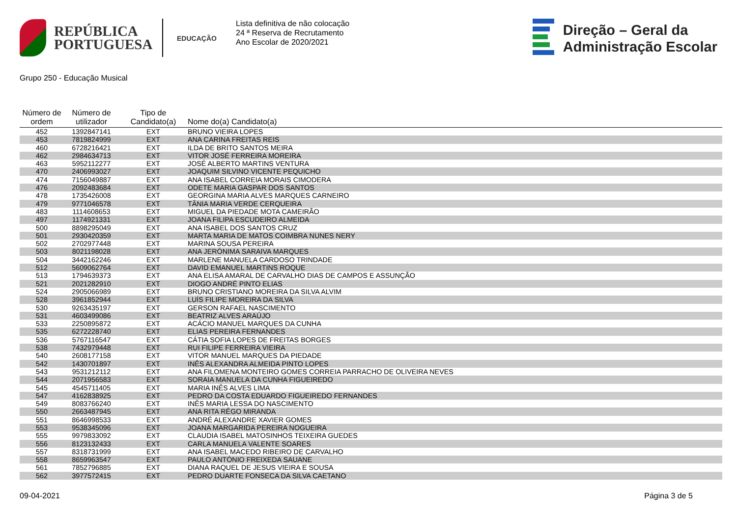REPÚBLICA
PORTUGUESA
EDUCAÇÃO
Lista definitiva de não colocação
24 ª Reserva de Recrutamento
Ano Escolar de 2020/2021
Direção – Geral da
Administração Escolar
Grupo 250 - Educação Musical
| Número de ordem | Número de utilizador | Tipo de Candidato(a) | Nome do(a) Candidato(a) |
| --- | --- | --- | --- |
| 452 | 1392847141 | EXT | BRUNO VIEIRA LOPES |
| 453 | 7819824999 | EXT | ANA CARINA FREITAS REIS |
| 460 | 6728216421 | EXT | ILDA DE BRITO SANTOS MEIRA |
| 462 | 2984634713 | EXT | VITOR JOSÉ FERREIRA MOREIRA |
| 463 | 5952112277 | EXT | JOSÉ ALBERTO MARTINS VENTURA |
| 470 | 2406993027 | EXT | JOAQUIM SILVINO VICENTE PEQUICHO |
| 474 | 7156049887 | EXT | ANA ISABEL CORREIA MORAIS CIMODERA |
| 476 | 2092483684 | EXT | ODETE MARIA GASPAR DOS SANTOS |
| 478 | 1735426008 | EXT | GEORGINA MARIA ALVES MARQUES CARNEIRO |
| 479 | 9771046578 | EXT | TÂNIA MARIA VERDE CERQUEIRA |
| 483 | 1114608653 | EXT | MIGUEL DA PIEDADE MOTA CAMEIRÃO |
| 497 | 1174921331 | EXT | JOANA FILIPA ESCUDEIRO ALMEIDA |
| 500 | 8898295049 | EXT | ANA ISABEL DOS SANTOS CRUZ |
| 501 | 2930420359 | EXT | MARTA MARIA DE MATOS COIMBRA NUNES NERY |
| 502 | 2702977448 | EXT | MARINA SOUSA PEREIRA |
| 503 | 8021198028 | EXT | ANA JERÓNIMA SARAIVA MARQUES |
| 504 | 3442162246 | EXT | MARLENE MANUELA CARDOSO TRINDADE |
| 512 | 5609062764 | EXT | DAVID EMANUEL MARTINS ROQUE |
| 513 | 1794639373 | EXT | ANA ELISA AMARAL DE CARVALHO DIAS DE CAMPOS E ASSUNÇÃO |
| 521 | 2021282910 | EXT | DIOGO ANDRÉ PINTO ELIAS |
| 524 | 2905066989 | EXT | BRUNO CRISTIANO MOREIRA DA SILVA ALVIM |
| 528 | 3961852944 | EXT | LUÍS FILIPE MOREIRA DA SILVA |
| 530 | 9263435197 | EXT | GERSON RAFAEL NASCIMENTO |
| 531 | 4603499086 | EXT | BEATRIZ ALVES ARAÚJO |
| 533 | 2250895872 | EXT | ACÁCIO MANUEL MARQUES DA CUNHA |
| 535 | 6272228740 | EXT | ELIAS PEREIRA FERNANDES |
| 536 | 5767116547 | EXT | CÁTIA SOFIA LOPES DE FREITAS BORGES |
| 538 | 7432979448 | EXT | RUI FILIPE FERREIRA VIEIRA |
| 540 | 2608177158 | EXT | VITOR MANUEL MARQUES DA PIEDADE |
| 542 | 1430701897 | EXT | INÊS ALEXANDRA ALMEIDA PINTO LOPES |
| 543 | 9531212112 | EXT | ANA FILOMENA MONTEIRO GOMES CORREIA PARRACHO DE OLIVEIRA NEVES |
| 544 | 2071956583 | EXT | SORAIA MANUELA DA CUNHA FIGUEIREDO |
| 545 | 4545711405 | EXT | MARIA INÊS ALVES LIMA |
| 547 | 4162838925 | EXT | PEDRO DA COSTA EDUARDO FIGUEIREDO FERNANDES |
| 549 | 8083766240 | EXT | INÊS MARIA LESSA DO NASCIMENTO |
| 550 | 2663487945 | EXT | ANA RITA RÊGO MIRANDA |
| 551 | 8646998533 | EXT | ANDRÉ ALEXANDRE XAVIER GOMES |
| 553 | 9538345096 | EXT | JOANA MARGARIDA PEREIRA NOGUEIRA |
| 555 | 9979833092 | EXT | CLAUDIA ISABEL MATOSINHOS TEIXEIRA GUEDES |
| 556 | 8123132433 | EXT | CARLA MANUELA VALENTE SOARES |
| 557 | 8318731999 | EXT | ANA ISABEL MACEDO RIBEIRO DE CARVALHO |
| 558 | 8659963547 | EXT | PAULO ANTÓNIO FREIXEDA SAUANE |
| 561 | 7852796885 | EXT | DIANA RAQUEL DE JESUS VIEIRA E SOUSA |
| 562 | 3977572415 | EXT | PEDRO DUARTE FONSECA DA SILVA CAETANO |
09-04-2021 Página 3 de 5